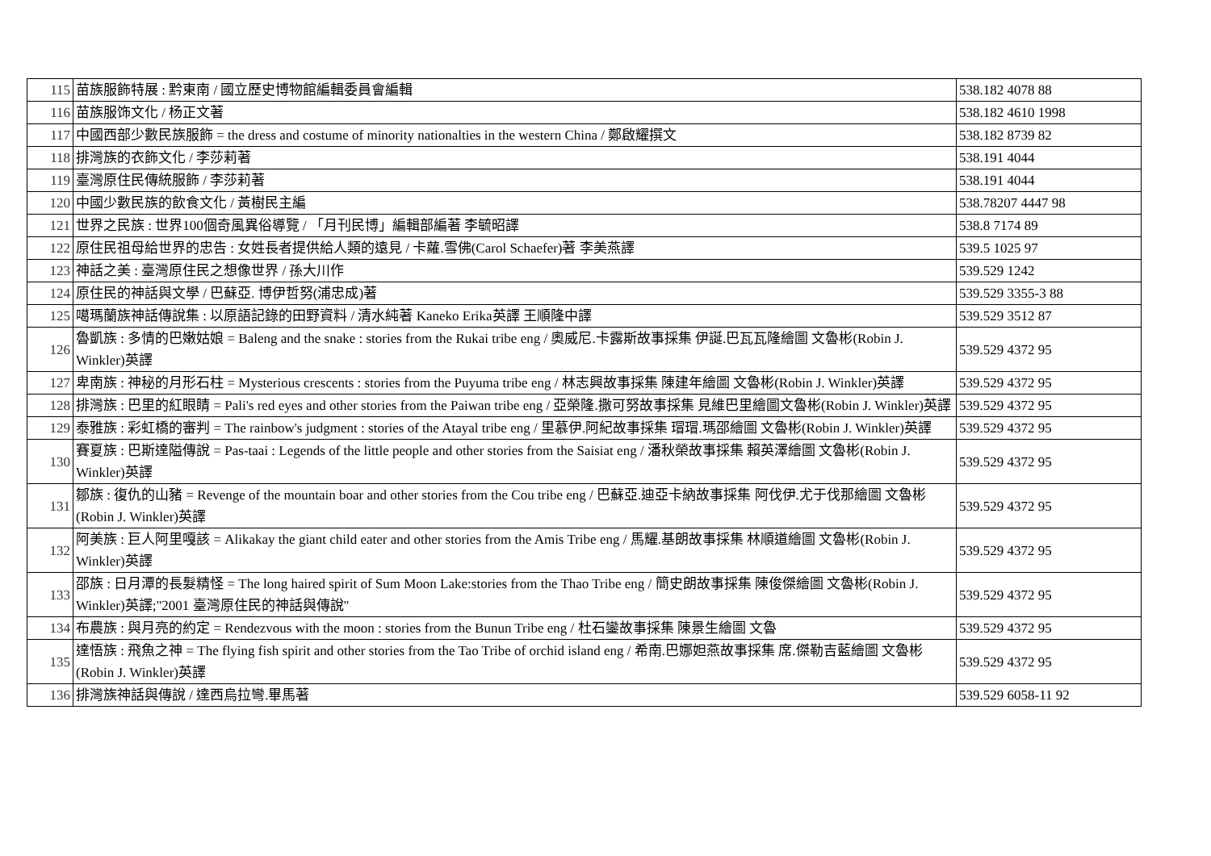| 115 | 苗族服飾特展 : 黔東南 / 國立歷史博物館編輯委員會編輯 | 538.182 4078 88 |
| 116 | 苗族服饰文化 / 杨正文著 | 538.182 4610 1998 |
| 117 | 中國西部少數民族服飾 = the dress and costume of minority nationalties in the western China / 鄭啟耀撰文 | 538.182 8739 82 |
| 118 | 排灣族的衣飾文化 / 李莎莉著 | 538.191 4044 |
| 119 | 臺灣原住民傳統服飾 / 李莎莉著 | 538.191 4044 |
| 120 | 中國少數民族的飲食文化 / 黃樹民主編 | 538.78207 4447 98 |
| 121 | 世界之民族 : 世界100個奇風異俗導覽 / 「月刊民博」編輯部編著 李毓昭譯 | 538.8 7174 89 |
| 122 | 原住民祖母給世界的忠告 : 女姓長者提供給人類的遠見 / 卡蘿.雪佛(Carol Schaefer)著 李美燕譯 | 539.5 1025 97 |
| 123 | 神話之美 : 臺灣原住民之想像世界 / 孫大川作 | 539.529 1242 |
| 124 | 原住民的神話與文學 / 巴蘇亞. 博伊哲努(浦忠成)著 | 539.529 3355-3 88 |
| 125 | 噶瑪蘭族神話傳說集 : 以原語記錄的田野資料 / 清水純著 Kaneko Erika英譯 王順隆中譯 | 539.529 3512 87 |
| 126 | 魯凱族 : 多情的巴嫩姑娘 = Baleng and the snake : stories from the Rukai tribe eng / 奧威尼.卡露斯故事採集 伊誕.巴瓦瓦隆繪圖 文魯彬(Robin J. Winkler)英譯 | 539.529 4372 95 |
| 127 | 卑南族 : 神秘的月形石柱 = Mysterious crescents : stories from the Puyuma tribe eng / 林志興故事採集 陳建年繪圖 文魯彬(Robin J. Winkler)英譯 | 539.529 4372 95 |
| 128 | 排灣族 : 巴里的紅眼睛 = Pali's red eyes and other stories from the Paiwan tribe eng / 亞榮隆.撒可努故事採集 見維巴里繪圖文魯彬(Robin J. Winkler)英譯 | 539.529 4372 95 |
| 129 | 泰雅族 : 彩虹橋的審判 = The rainbow's judgment : stories of the Atayal tribe eng / 里慕伊.阿紀故事採集 瑁瑁.瑪邵繪圖 文魯彬(Robin J. Winkler)英譯 | 539.529 4372 95 |
| 130 | 賽夏族 : 巴斯達隘傳說 = Pas-taai : Legends of the little people and other stories from the Saisiat eng / 潘秋榮故事採集 賴英澤繪圖 文魯彬(Robin J. Winkler)英譯 | 539.529 4372 95 |
| 131 | 鄒族 : 復仇的山豬 = Revenge of the mountain boar and other stories from the Cou tribe eng / 巴蘇亞.迪亞卡納故事採集 阿伐伊.尤于伐那繪圖 文魯彬(Robin J. Winkler)英譯 | 539.529 4372 95 |
| 132 | 阿美族 : 巨人阿里嘎該 = Alikakay the giant child eater and other stories from the Amis Tribe eng / 馬耀.基朗故事採集 林順道繪圖 文魯彬(Robin J. Winkler)英譯 | 539.529 4372 95 |
| 133 | 邵族 : 日月潭的長髮精怪 = The long haired spirit of Sum Moon Lake:stories from the Thao Tribe eng / 簡史朗故事採集 陳俊傑繪圖 文魯彬(Robin J. Winkler)英譯;"2001 臺灣原住民的神話與傳說" | 539.529 4372 95 |
| 134 | 布農族 : 與月亮的約定 = Rendezvous with the moon : stories from the Bunun Tribe eng / 杜石鑾故事採集 陳景生繪圖 文魯 | 539.529 4372 95 |
| 135 | 達悟族 : 飛魚之神 = The flying fish spirit and other stories from the Tao Tribe of orchid island eng / 希南.巴娜妲燕故事採集 席.傑勒吉藍繪圖 文魯彬(Robin J. Winkler)英譯 | 539.529 4372 95 |
| 136 | 排灣族神話與傳說 / 達西烏拉彎.畢馬著 | 539.529 6058-11 92 |